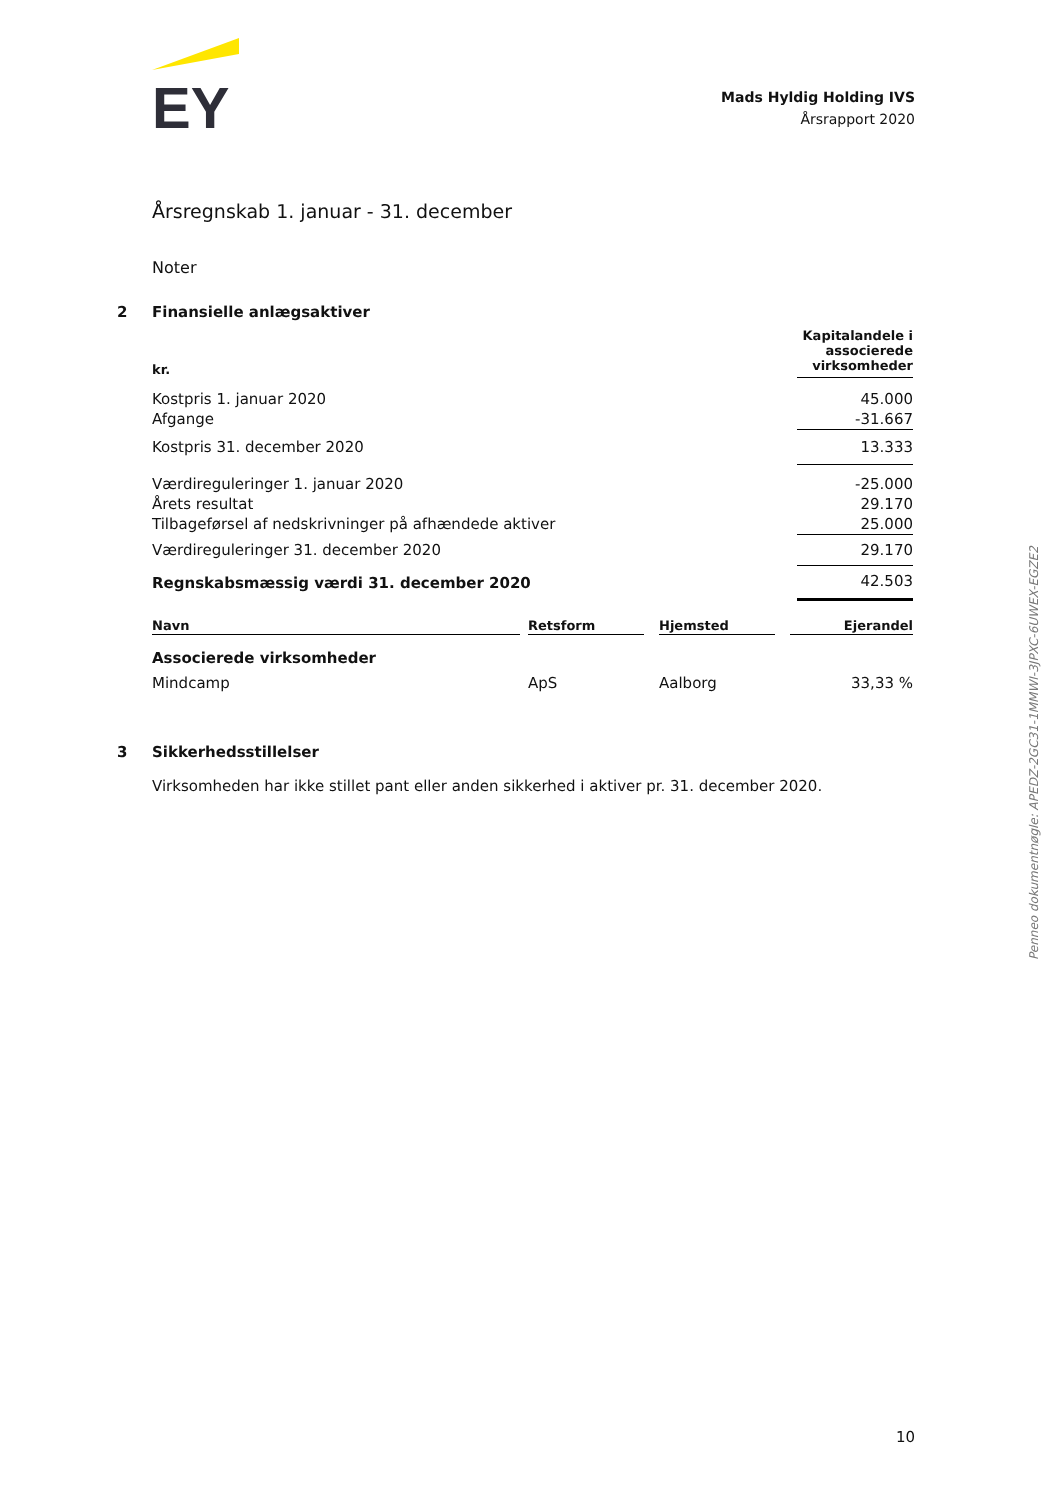EY
Mads Hyldig Holding IVS
Årsrapport 2020
Årsregnskab 1. januar - 31. december
Noter
2 Finansielle anlægsaktiver
| kr. | | | Kapitalandele i associerede virksomheder |
| Kostpris 1. januar 2020 | | | 45.000 |
| Afgange | | | -31.667 |
| Kostpris 31. december 2020 | | | 13.333 |
| Værdireguleringer 1. januar 2020 | | | -25.000 |
| Årets resultat | | | 29.170 |
| Tilbageførsel af nedskrivninger på afhændede aktiver | | | 25.000 |
| Værdireguleringer 31. december 2020 | | | 29.170 |
| Regnskabsmæssig værdi 31. december 2020 | | | 42.503 |
| Navn | | Retsform | | Hjemsted | | Ejerandel |
| Associerede virksomheder | | | | | | |
| Mindcamp | | ApS | | Aalborg | | 33,33 % |
3 Sikkerhedsstillelser
Virksomheden har ikke stillet pant eller anden sikkerhed i aktiver pr. 31. december 2020.
Penneo dokumentnøgle: APEDZ-2GC31-1MMWI-3JPXC-6UWEX-EGZE2
10